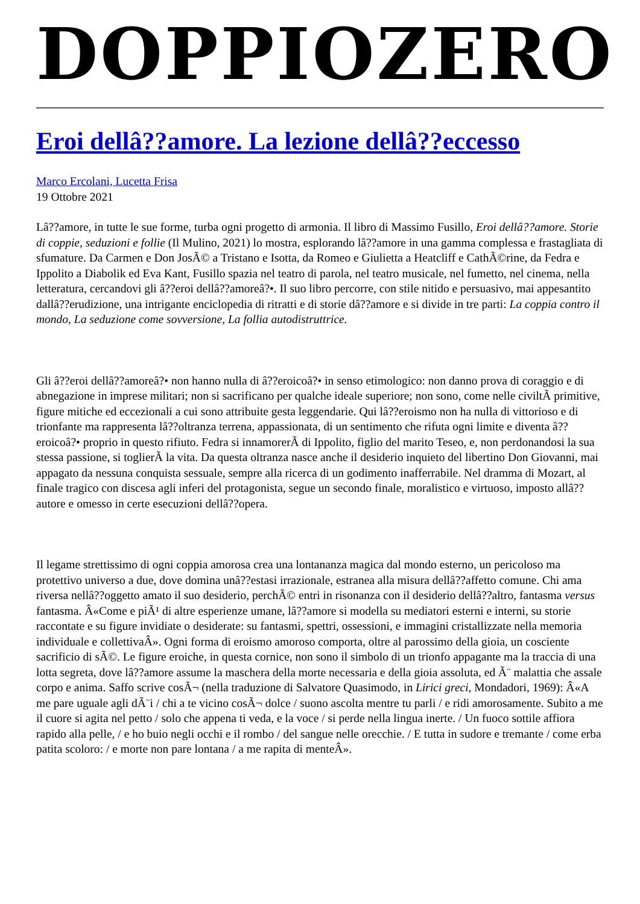DOPPIOZERO
Eroi dellâ??amore. La lezione dellâ??eccesso
Marco Ercolani, Lucetta Frisa
19 Ottobre 2021
Lâ??amore, in tutte le sue forme, turba ogni progetto di armonia. Il libro di Massimo Fusillo, Eroi dellâ??amore. Storie di coppie, seduzioni e follie (Il Mulino, 2021) lo mostra, esplorando lâ??amore in una gamma complessa e frastagliata di sfumature. Da Carmen e Don JosÃ© a Tristano e Isotta, da Romeo e Giulietta a Heatcliff e CathÃ©rine, da Fedra e Ippolito a Diabolik ed Eva Kant, Fusillo spazia nel teatro di parola, nel teatro musicale, nel fumetto, nel cinema, nella letteratura, cercandovi gli â??eroi dellâ??amoreâ?•. Il suo libro percorre, con stile nitido e persuasivo, mai appesantito dallâ??erudizione, una intrigante enciclopedia di ritratti e di storie dâ??amore e si divide in tre parti: La coppia contro il mondo, La seduzione come sovversione, La follia autodistruttrice.
Gli â??eroi dellâ??amoreâ?• non hanno nulla di â??eroicoâ?• in senso etimologico: non danno prova di coraggio e di abnegazione in imprese militari; non si sacrificano per qualche ideale superiore; non sono, come nelle civiltÃ primitive, figure mitiche ed eccezionali a cui sono attribuite gesta leggendarie. Qui lâ??eroismo non ha nulla di vittorioso e di trionfante ma rappresenta lâ??oltranza terrena, appassionata, di un sentimento che rifuta ogni limite e diventa â??eroicoâ?• proprio in questo rifiuto. Fedra si innamorerÃ di Ippolito, figlio del marito Teseo, e, non perdonandosi la sua stessa passione, si toglierÃ la vita. Da questa oltranza nasce anche il desiderio inquieto del libertino Don Giovanni, mai appagato da nessuna conquista sessuale, sempre alla ricerca di un godimento inafferrabile. Nel dramma di Mozart, al finale tragico con discesa agli inferi del protagonista, segue un secondo finale, moralistico e virtuoso, imposto allâ??autore e omesso in certe esecuzioni dellâ??opera.
Il legame strettissimo di ogni coppia amorosa crea una lontananza magica dal mondo esterno, un pericoloso ma protettivo universo a due, dove domina unâ??estasi irrazionale, estranea alla misura dellâ??affetto comune. Chi ama riversa nellâ??oggetto amato il suo desiderio, perchÃ© entri in risonanza con il desiderio dellâ??altro, fantasma versus fantasma. Â«Come e piÃ¹ di altre esperienze umane, lâ??amore si modella su mediatori esterni e interni, su storie raccontate e su figure invidiate o desiderate: su fantasmi, spettri, ossessioni, e immagini cristallizzate nella memoria individuale e collettivaÂ». Ogni forma di eroismo amoroso comporta, oltre al parossimo della gioia, un cosciente sacrificio di sÃ©. Le figure eroiche, in questa cornice, non sono il simbolo di un trionfo appagante ma la traccia di una lotta segreta, dove lâ??amore assume la maschera della morte necessaria e della gioia assoluta, ed Ã¨ malattia che assale corpo e anima. Saffo scrive cosÃ¬ (nella traduzione di Salvatore Quasimodo, in Lirici greci, Mondadori, 1969): Â«A me pare uguale agli dÃ¨i / chi a te vicino cosÃ¬ dolce / suono ascolta mentre tu parli / e ridi amorosamente. Subito a me il cuore si agita nel petto / solo che appena ti veda, e la voce / si perde nella lingua inerte. / Un fuoco sottile affiora rapido alla pelle, / e ho buio negli occhi e il rombo / del sangue nelle orecchie. / E tutta in sudore e tremante / come erba patita scoloro: / e morte non pare lontana / a me rapita di menteÂ».